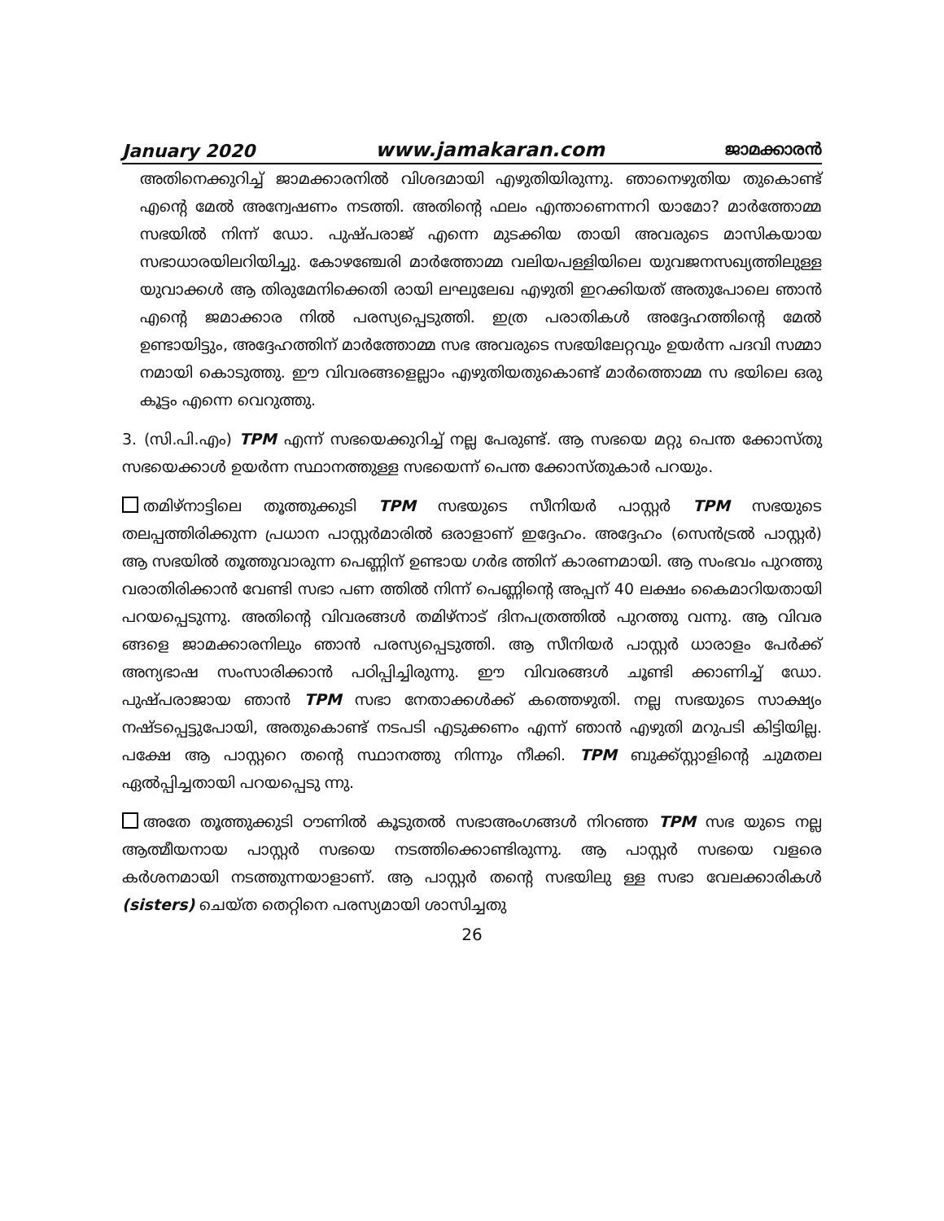January 2020 www.jamakaran.com ജാമക്കാരൻ
അതിനെക്കുറിച്ച് ജാമക്കാരനിൽ വിശദമായി എഴുതിയിരുന്നു. ഞാനെഴുതിയ തുകൊണ്ട് എന്റെ മേൽ അന്വേഷണം നടത്തി. അതിന്റെ ഫലം എന്താണെന്നറി യാമോ? മാർത്തോമ്മ സഭയിൽ നിന്ന് ഡോ. പുഷ്പരാജ് എന്നെ മുടക്കിയ തായി അവരുടെ മാസികയായ സഭാധാരയിലറിയിച്ചു. കോഴഞ്ചേരി മാർത്തോമ്മ വലിയപള്ളിയിലെ യുവജനസഖ്യത്തിലുള്ള യുവാക്കൾ ആ തിരുമേനിക്കെതി രായി ലഘുലേഖ എഴുതി ഇറക്കിയത് അതുപോലെ ഞാൻ എന്റെ ജമാക്കാര നിൽ പരസ്യപ്പെടുത്തി. ഇത്ര പരാതികൾ അദ്ദേഹത്തിന്റെ മേൽ ഉണ്ടായിട്ടും, അദ്ദേഹത്തിന് മാർത്തോമ്മ സഭ അവരുടെ സഭയിലേറ്റവും ഉയർന്ന പദവി സമ്മാ നമായി കൊടുത്തു. ഈ വിവരങ്ങളെല്ലാം എഴുതിയതുകൊണ്ട് മാർത്തൊമ്മ സ ഭയിലെ ഒരു കൂട്ടം എന്നെ വെറുത്തു.
3. (സി.പി.എം) TPM എന്ന് സഭയെക്കുറിച്ച് നല്ല പേരുണ്ട്. ആ സഭയെ മറ്റു പെന്ത ക്കോസ്തു സഭയെക്കാൾ ഉയർന്ന സ്ഥാനത്തുള്ള സഭയെന്ന് പെന്ത ക്കോസ്തുകാർ പറയും.
തമിഴ്നാട്ടിലെ തൂത്തുക്കുടി TPM സഭയുടെ സീനിയർ പാസ്റ്റർ TPM സഭയുടെ തലപ്പത്തിരിക്കുന്ന പ്രധാന പാസ്റ്റർമാരിൽ ഒരാളാണ് ഇദ്ദേഹം. അദ്ദേഹം (സെൻട്രൽ പാസ്റ്റർ) ആ സഭയിൽ തൂത്തുവാരുന്ന പെണ്ണിന് ഉണ്ടായ ഗർഭ ത്തിന് കാരണമായി. ആ സംഭവം പുറത്തു വരാതിരിക്കാൻ വേണ്ടി സഭാ പണ ത്തിൽ നിന്ന് പെണ്ണിന്റെ അപ്പന് 40 ലക്ഷം കൈമാറിയതായി പറയപ്പെടുന്നു. അതിന്റെ വിവരങ്ങൾ തമിഴ്നാട് ദിനപത്രത്തിൽ പുറത്തു വന്നു. ആ വിവര ങ്ങളെ ജാമക്കാരനിലും ഞാൻ പരസ്യപ്പെടുത്തി. ആ സീനിയർ പാസ്റ്റർ ധാരാളം പേർക്ക് അന്യഭാഷ സംസാരിക്കാൻ പഠിപ്പിച്ചിരുന്നു. ഈ വിവരങ്ങൾ ചൂണ്ടി ക്കാണിച്ച് ഡോ. പുഷ്പരാജായ ഞാൻ TPM സഭാ നേതാക്കൾക്ക് കത്തെഴുതി. നല്ല സഭയുടെ സാക്ഷ്യം നഷ്ടപ്പെട്ടുപോയി, അതുകൊണ്ട് നടപടി എടുക്കണം എന്ന് ഞാൻ എഴുതി മറുപടി കിട്ടിയില്ല. പക്ഷേ ആ പാസ്റ്ററെ തന്റെ സ്ഥാനത്തു നിന്നും നീക്കി. TPM ബുക്ക്സ്റ്റാളിന്റെ ചുമതല ഏൽപ്പിച്ചതായി പറയപ്പെടു ന്നു.
അതേ തൂത്തുക്കുടി ഠൗണിൽ കൂടുതൽ സഭാഅംഗങ്ങൾ നിറഞ്ഞ TPM സഭ യുടെ നല്ല ആത്മീയനായ പാസ്റ്റർ സഭയെ നടത്തിക്കൊണ്ടിരുന്നു. ആ പാസ്റ്റർ സഭയെ വളരെ കർശനമായി നടത്തുന്നയാളാണ്. ആ പാസ്റ്റർ തന്റെ സഭയിലു ള്ള സഭാ വേലക്കാരികൾ (sisters) ചെയ്ത തെറ്റിനെ പരസ്യമായി ശാസിച്ചതു
26